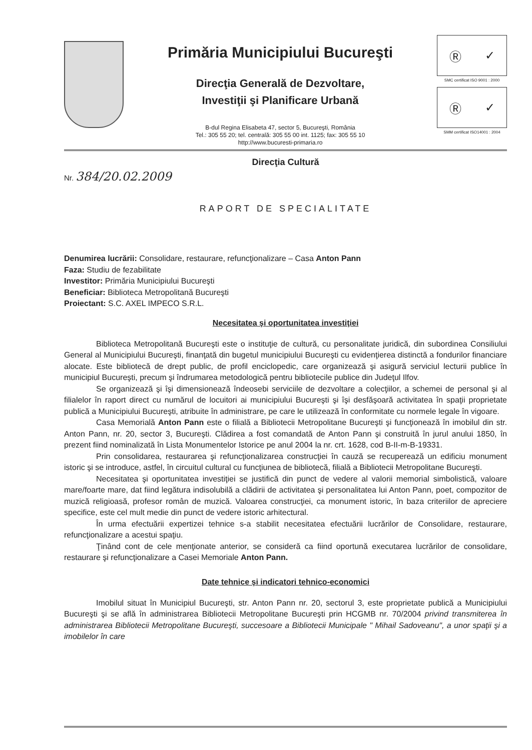Primăria Municipiului Bucureşti
Direcţia Generală de Dezvoltare,
Investiţii şi Planificare Urbană
B-dul Regina Elisabeta 47, sector 5, Bucureşti, România
Tel.: 305 55 20; tel. centrală: 305 55 00 int. 1125; fax: 305 55 10
http://www.bucuresti-primaria.ro
Ⓡ ✓
SMC certificat ISO 9001 : 2000
Ⓡ ✓
SMM certificat ISO14001 : 2004
Direcţia Cultură
Nr. 384/20.02.2009
RAPORT DE SPECIALITATE
Denumirea lucrării: Consolidare, restaurare, refuncţionalizare – Casa Anton Pann
Faza: Studiu de fezabilitate
Investitor: Primăria Municipiului Bucureşti
Beneficiar: Biblioteca Metropolitană Bucureşti
Proiectant: S.C. AXEL IMPECO S.R.L.
Necesitatea şi oportunitatea investiţiei
Biblioteca Metropolitană Bucureşti este o instituţie de cultură, cu personalitate juridică, din subordinea Consiliului General al Municipiului Bucureşti, finanţată din bugetul municipiului Bucureşti cu evidenţierea distinctă a fondurilor financiare alocate. Este bibliotecă de drept public, de profil enciclopedic, care organizează şi asigură serviciul lecturii publice în municipiul Bucureşti, precum şi îndrumarea metodologică pentru bibliotecile publice din Judeţul Ilfov.
Se organizează şi îşi dimensionează îndeosebi serviciile de dezvoltare a colecţiilor, a schemei de personal şi al filialelor în raport direct cu numărul de locuitori ai municipiului Bucureşti şi îşi desfăşoară activitatea în spaţii proprietate publică a Municipiului Bucureşti, atribuite în administrare, pe care le utilizează în conformitate cu normele legale în vigoare.
Casa Memorială Anton Pann este o filială a Bibliotecii Metropolitane Bucureşti şi funcţionează în imobilul din str. Anton Pann, nr. 20, sector 3, Bucureşti. Clădirea a fost comandată de Anton Pann şi construită în jurul anului 1850, în prezent fiind nominalizată în Lista Monumentelor Istorice pe anul 2004 la nr. crt. 1628, cod B-II-m-B-19331.
Prin consolidarea, restaurarea şi refuncţionalizarea construcţiei în cauză se recuperează un edificiu monument istoric şi se introduce, astfel, în circuitul cultural cu funcţiunea de bibliotecă, filială a Bibliotecii Metropolitane Bucureşti.
Necesitatea şi oportunitatea investiţiei se justifică din punct de vedere al valorii memorial simbolistică, valoare mare/foarte mare, dat fiind legătura indisolubilă a clădirii de activitatea şi personalitatea lui Anton Pann, poet, compozitor de muzică religioasă, profesor român de muzică. Valoarea construcţiei, ca monument istoric, în baza criteriilor de apreciere specifice, este cel mult medie din punct de vedere istoric arhitectural.
În urma efectuării expertizei tehnice s-a stabilit necesitatea efectuării lucrărilor de Consolidare, restaurare, refuncţionalizare a acestui spaţiu.
Ţinând cont de cele menţionate anterior, se consideră ca fiind oportună executarea lucrărilor de consolidare, restaurare şi refuncţionalizare a Casei Memoriale Anton Pann.
Date tehnice şi indicatori tehnico-economici
Imobilul situat în Municipiul Bucureşti, str. Anton Pann nr. 20, sectorul 3, este proprietate publică a Municipiului Bucureşti şi se află în administrarea Bibliotecii Metropolitane Bucureşti prin HCGMB nr. 70/2004 privind transmiterea în administrarea Bibliotecii Metropolitane Bucureşti, succesoare a Bibliotecii Municipale " Mihail Sadoveanu", a unor spaţii şi a imobilelor în care